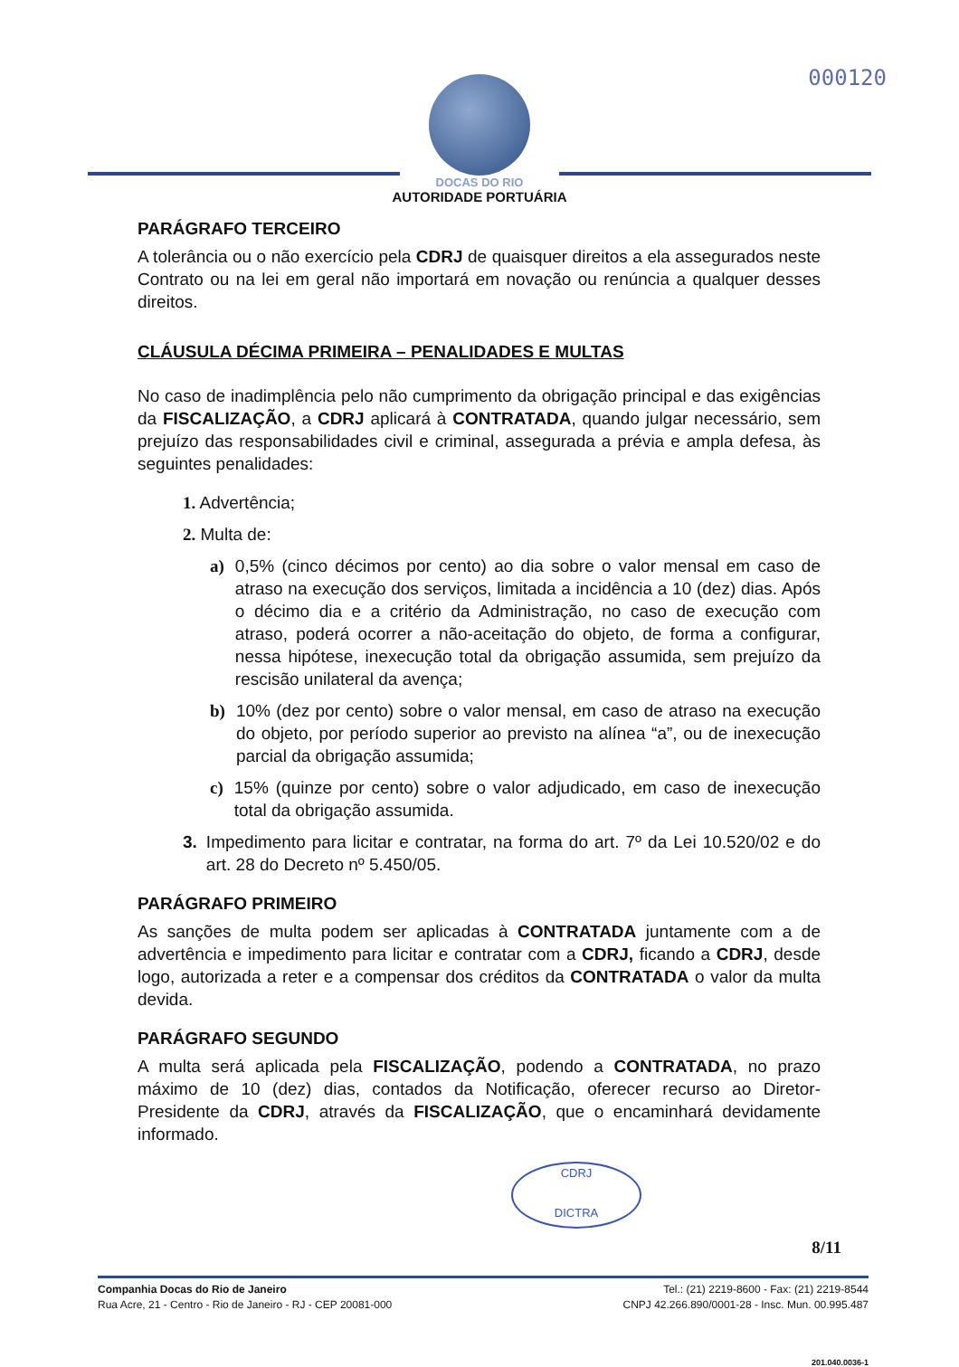000120
DOCAS DO RIO
AUTORIDADE PORTUÁRIA
PARÁGRAFO TERCEIRO
A tolerância ou o não exercício pela CDRJ de quaisquer direitos a ela assegurados neste Contrato ou na lei em geral não importará em novação ou renúncia a qualquer desses direitos.
CLÁUSULA DÉCIMA PRIMEIRA – PENALIDADES E MULTAS
No caso de inadimplência pelo não cumprimento da obrigação principal e das exigências da FISCALIZAÇÃO, a CDRJ aplicará à CONTRATADA, quando julgar necessário, sem prejuízo das responsabilidades civil e criminal, assegurada a prévia e ampla defesa, às seguintes penalidades:
1. Advertência;
2. Multa de:
a) 0,5% (cinco décimos por cento) ao dia sobre o valor mensal em caso de atraso na execução dos serviços, limitada a incidência a 10 (dez) dias. Após o décimo dia e a critério da Administração, no caso de execução com atraso, poderá ocorrer a não-aceitação do objeto, de forma a configurar, nessa hipótese, inexecução total da obrigação assumida, sem prejuízo da rescisão unilateral da avença;
b) 10% (dez por cento) sobre o valor mensal, em caso de atraso na execução do objeto, por período superior ao previsto na alínea “a”, ou de inexecução parcial da obrigação assumida;
c) 15% (quinze por cento) sobre o valor adjudicado, em caso de inexecução total da obrigação assumida.
3. Impedimento para licitar e contratar, na forma do art. 7º da Lei 10.520/02 e do art. 28 do Decreto nº 5.450/05.
PARÁGRAFO PRIMEIRO
As sanções de multa podem ser aplicadas à CONTRATADA juntamente com a de advertência e impedimento para licitar e contratar com a CDRJ, ficando a CDRJ, desde logo, autorizada a reter e a compensar dos créditos da CONTRATADA o valor da multa devida.
PARÁGRAFO SEGUNDO
A multa será aplicada pela FISCALIZAÇÃO, podendo a CONTRATADA, no prazo máximo de 10 (dez) dias, contados da Notificação, oferecer recurso ao Diretor-Presidente da CDRJ, através da FISCALIZAÇÃO, que o encaminhará devidamente informado.
CDRJ
DICTRA
8/11
Companhia Docas do Rio de Janeiro
Rua Acre, 21 - Centro - Rio de Janeiro - RJ - CEP 20081-000
Tel.: (21) 2219-8600 - Fax: (21) 2219-8544
CNPJ 42.266.890/0001-28 - Insc. Mun. 00.995.487
201.040.0036-1